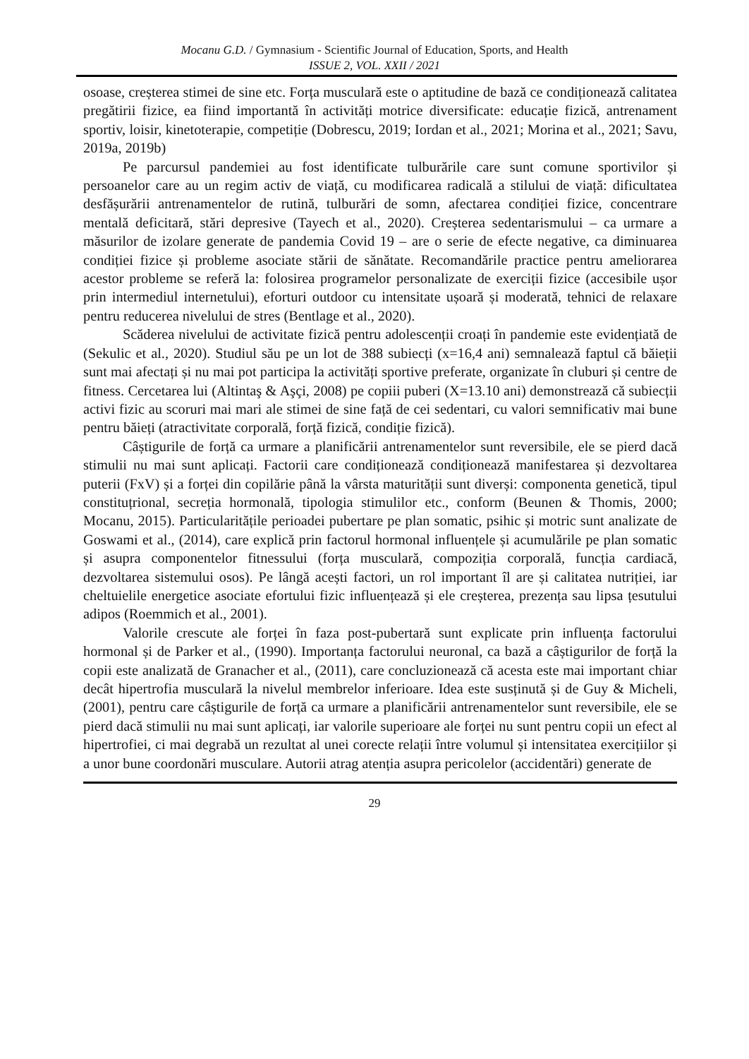Mocanu G.D. / Gymnasium - Scientific Journal of Education, Sports, and Health
ISSUE 2, VOL. XXII / 2021
osoase, creșterea stimei de sine etc. Forța musculară este o aptitudine de bază ce condiționează calitatea pregătirii fizice, ea fiind importantă în activități motrice diversificate: educație fizică, antrenament sportiv, loisir, kinetoterapie, competiție (Dobrescu, 2019; Iordan et al., 2021; Morina et al., 2021; Savu, 2019a, 2019b)
Pe parcursul pandemiei au fost identificate tulburările care sunt comune sportivilor și persoanelor care au un regim activ de viață, cu modificarea radicală a stilului de viață: dificultatea desfășurării antrenamentelor de rutină, tulburări de somn, afectarea condiției fizice, concentrare mentală deficitară, stări depresive (Tayech et al., 2020). Creșterea sedentarismului – ca urmare a măsurilor de izolare generate de pandemia Covid 19 – are o serie de efecte negative, ca diminuarea condiției fizice și probleme asociate stării de sănătate. Recomandările practice pentru ameliorarea acestor probleme se referă la: folosirea programelor personalizate de exerciții fizice (accesibile ușor prin intermediul internetului), eforturi outdoor cu intensitate ușoară și moderată, tehnici de relaxare pentru reducerea nivelului de stres (Bentlage et al., 2020).
Scăderea nivelului de activitate fizică pentru adolescenții croați în pandemie este evidențiată de (Sekulic et al., 2020). Studiul său pe un lot de 388 subiecți (x=16,4 ani) semnalează faptul că băieții sunt mai afectați și nu mai pot participa la activități sportive preferate, organizate în cluburi și centre de fitness. Cercetarea lui (Altintaş & Aşçi, 2008) pe copiii puberi (X=13.10 ani) demonstrează că subiecții activi fizic au scoruri mai mari ale stimei de sine față de cei sedentari, cu valori semnificativ mai bune pentru băieți (atractivitate corporală, forță fizică, condiție fizică).
Câștigurile de forță ca urmare a planificării antrenamentelor sunt reversibile, ele se pierd dacă stimulii nu mai sunt aplicați. Factorii care condiționează condiționează manifestarea și dezvoltarea puterii (FxV) și a forței din copilărie până la vârsta maturității sunt diverși: componenta genetică, tipul constituțrional, secreția hormonală, tipologia stimulilor etc., conform (Beunen & Thomis, 2000; Mocanu, 2015). Particularitățile perioadei pubertare pe plan somatic, psihic și motric sunt analizate de Goswami et al., (2014), care explică prin factorul hormonal influențele și acumulările pe plan somatic și asupra componentelor fitnessului (forța musculară, compoziția corporală, funcția cardiacă, dezvoltarea sistemului osos). Pe lângă acești factori, un rol important îl are și calitatea nutriției, iar cheltuielile energetice asociate efortului fizic influențează și ele creșterea, prezența sau lipsa țesutului adipos (Roemmich et al., 2001).
Valorile crescute ale forței în faza post-pubertară sunt explicate prin influența factorului hormonal și de Parker et al., (1990). Importanța factorului neuronal, ca bază a câștigurilor de forță la copii este analizată de Granacher et al., (2011), care concluzionează că acesta este mai important chiar decât hipertrofia musculară la nivelul membrelor inferioare. Idea este susținută și de Guy & Micheli, (2001), pentru care câștigurile de forță ca urmare a planificării antrenamentelor sunt reversibile, ele se pierd dacă stimulii nu mai sunt aplicați, iar valorile superioare ale forței nu sunt pentru copii un efect al hipertrofiei, ci mai degrabă un rezultat al unei corecte relații între volumul și intensitatea exercițiilor și a unor bune coordonări musculare. Autorii atrag atenția asupra pericolelor (accidentări) generate de
29